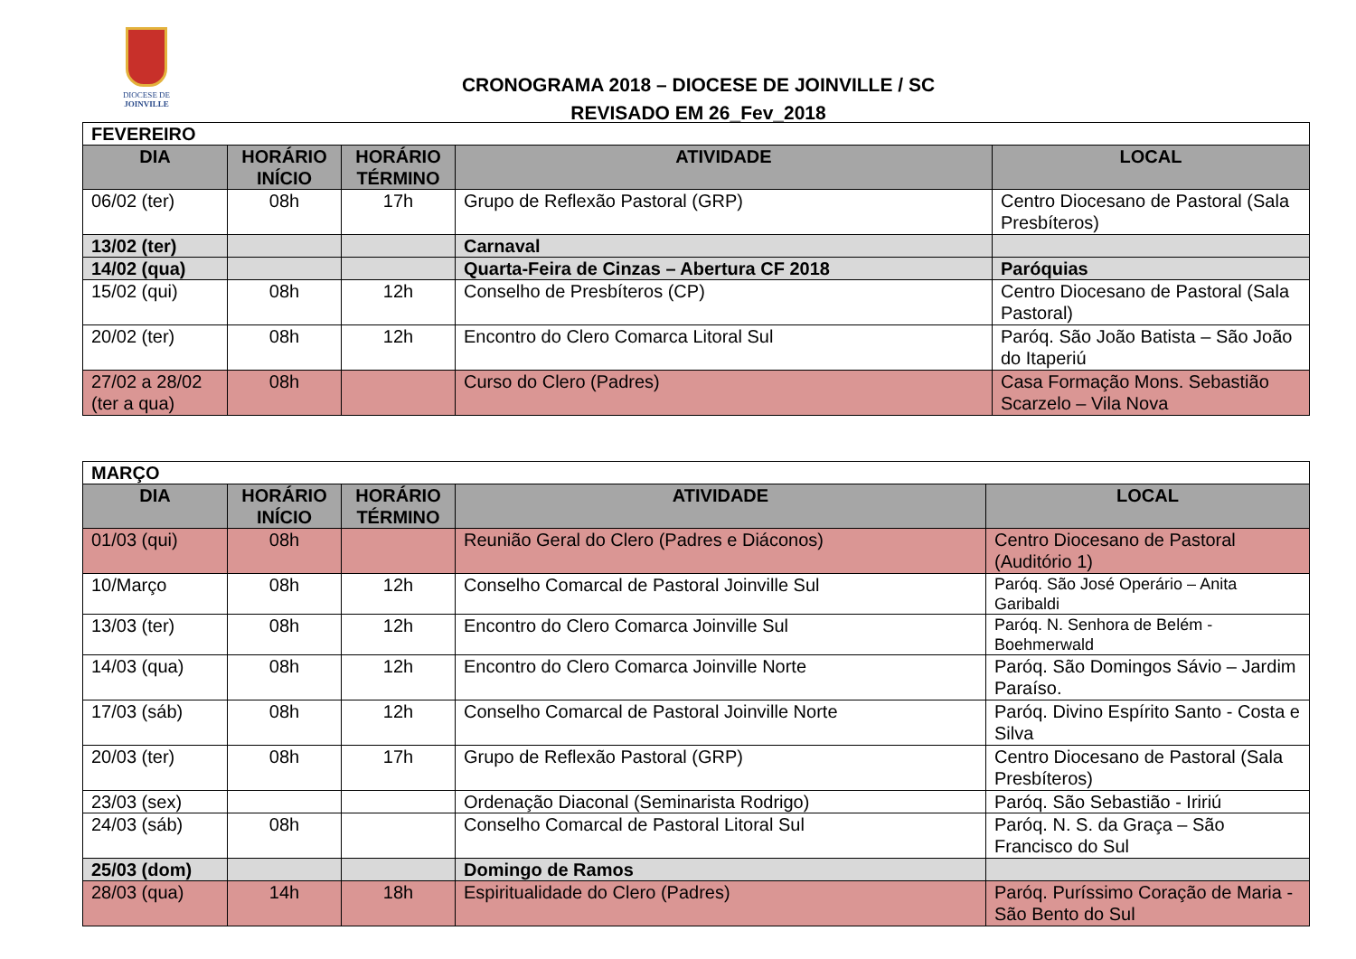DIOCESE DE
JOINVILLE
CRONOGRAMA 2018 – DIOCESE DE JOINVILLE / SC
REVISADO EM 26_Fev_2018
| FEVEREIRO | | | | |
| DIA | HORÁRIO INÍCIO | HORÁRIO TÉRMINO | ATIVIDADE | LOCAL |
| 06/02 (ter) | 08h | 17h | Grupo de Reflexão Pastoral (GRP) | Centro Diocesano de Pastoral (Sala Presbíteros) |
| 13/02 (ter) | | | Carnaval | |
| 14/02 (qua) | | | Quarta-Feira de Cinzas – Abertura CF 2018 | Paróquias |
| 15/02 (qui) | 08h | 12h | Conselho de Presbíteros (CP) | Centro Diocesano de Pastoral (Sala Pastoral) |
| 20/02 (ter) | 08h | 12h | Encontro do Clero Comarca Litoral Sul | Paróq. São João Batista – São João do Itaperiú |
| 27/02 a 28/02 (ter a qua) | 08h | | Curso do Clero (Padres) | Casa Formação Mons. Sebastião Scarzelo – Vila Nova |
| MARÇO | | | | |
| DIA | HORÁRIO INÍCIO | HORÁRIO TÉRMINO | ATIVIDADE | LOCAL |
| 01/03 (qui) | 08h | | Reunião Geral do Clero (Padres e Diáconos) | Centro Diocesano de Pastoral (Auditório 1) |
| 10/Março | 08h | 12h | Conselho Comarcal de Pastoral Joinville Sul | Paróq. São José Operário – Anita Garibaldi |
| 13/03 (ter) | 08h | 12h | Encontro do Clero Comarca Joinville Sul | Paróq. N. Senhora de Belém - Boehmerwald |
| 14/03 (qua) | 08h | 12h | Encontro do Clero Comarca Joinville Norte | Paróq. São Domingos Sávio – Jardim Paraíso. |
| 17/03 (sáb) | 08h | 12h | Conselho Comarcal de Pastoral Joinville Norte | Paróq. Divino Espírito Santo - Costa e Silva |
| 20/03 (ter) | 08h | 17h | Grupo de Reflexão Pastoral (GRP) | Centro Diocesano de Pastoral (Sala Presbíteros) |
| 23/03 (sex) | | | Ordenação Diaconal (Seminarista Rodrigo) | Paróq. São Sebastião - Iririú |
| 24/03 (sáb) | 08h | | Conselho Comarcal de Pastoral Litoral Sul | Paróq. N. S. da Graça – São Francisco do Sul |
| 25/03 (dom) | | | Domingo de Ramos | |
| 28/03 (qua) | 14h | 18h | Espiritualidade do Clero (Padres) | Paróq. Puríssimo Coração de Maria - São Bento do Sul |